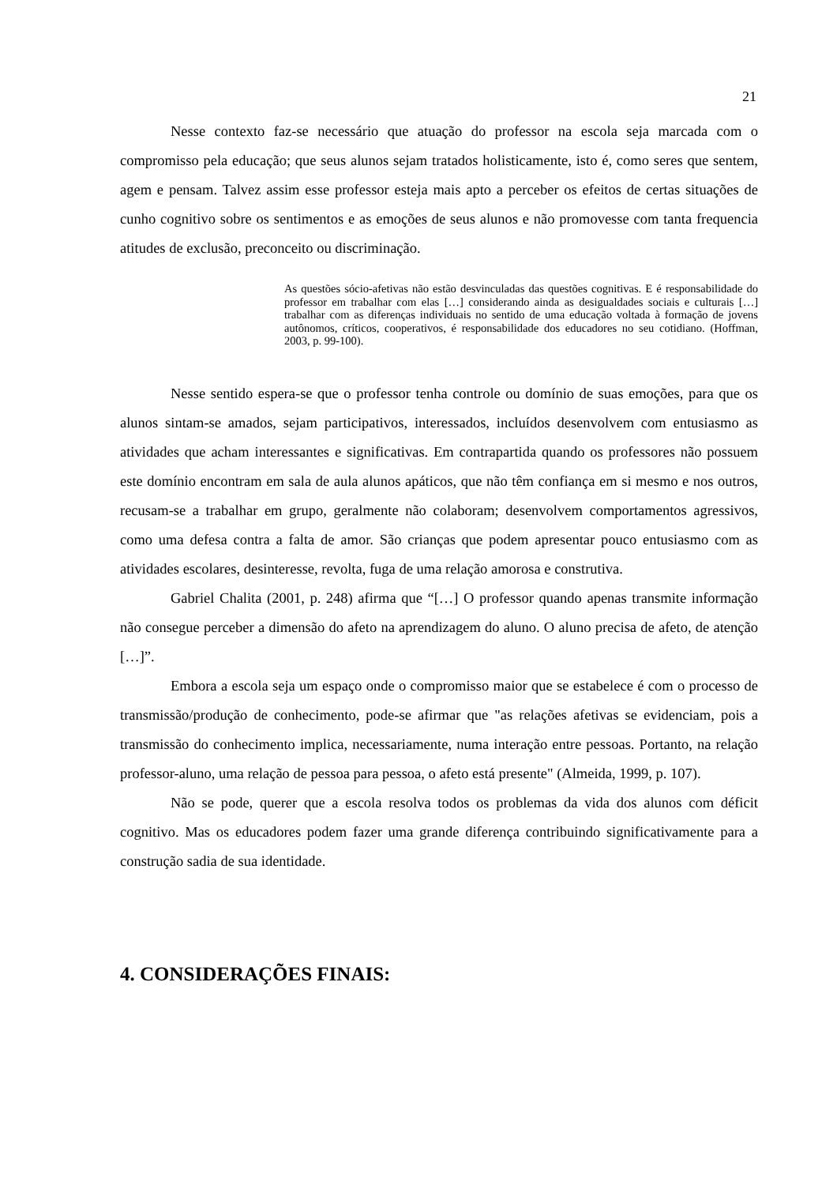21
Nesse contexto faz-se necessário que atuação do professor na escola seja marcada com o compromisso pela educação; que seus alunos sejam tratados holisticamente, isto é, como seres que sentem, agem e pensam. Talvez assim esse professor esteja mais apto a perceber os efeitos de certas situações de cunho cognitivo sobre os sentimentos e as emoções de seus alunos e não promovesse com tanta frequencia atitudes de exclusão, preconceito ou discriminação.
As questões sócio-afetivas não estão desvinculadas das questões cognitivas. E é responsabilidade do professor em trabalhar com elas […] considerando ainda as desigualdades sociais e culturais […] trabalhar com as diferenças individuais no sentido de uma educação voltada à formação de jovens autônomos, críticos, cooperativos, é responsabilidade dos educadores no seu cotidiano. (Hoffman, 2003, p. 99-100).
Nesse sentido espera-se que o professor tenha controle ou domínio de suas emoções, para que os alunos sintam-se amados, sejam participativos, interessados, incluídos desenvolvem com entusiasmo as atividades que acham interessantes e significativas. Em contrapartida quando os professores não possuem este domínio encontram em sala de aula alunos apáticos, que não têm confiança em si mesmo e nos outros, recusam-se a trabalhar em grupo, geralmente não colaboram; desenvolvem comportamentos agressivos, como uma defesa contra a falta de amor. São crianças que podem apresentar pouco entusiasmo com as atividades escolares, desinteresse, revolta, fuga de uma relação amorosa e construtiva.
Gabriel Chalita (2001, p. 248) afirma que “[…] O professor quando apenas transmite informação não consegue perceber a dimensão do afeto na aprendizagem do aluno. O aluno precisa de afeto, de atenção […]”.
Embora a escola seja um espaço onde o compromisso maior que se estabelece é com o processo de transmissão/produção de conhecimento, pode-se afirmar que "as relações afetivas se evidenciam, pois a transmissão do conhecimento implica, necessariamente, numa interação entre pessoas. Portanto, na relação professor-aluno, uma relação de pessoa para pessoa, o afeto está presente" (Almeida, 1999, p. 107).
Não se pode, querer que a escola resolva todos os problemas da vida dos alunos com déficit cognitivo. Mas os educadores podem fazer uma grande diferença contribuindo significativamente para a construção sadia de sua identidade.
4. CONSIDERAÇÕES FINAIS: